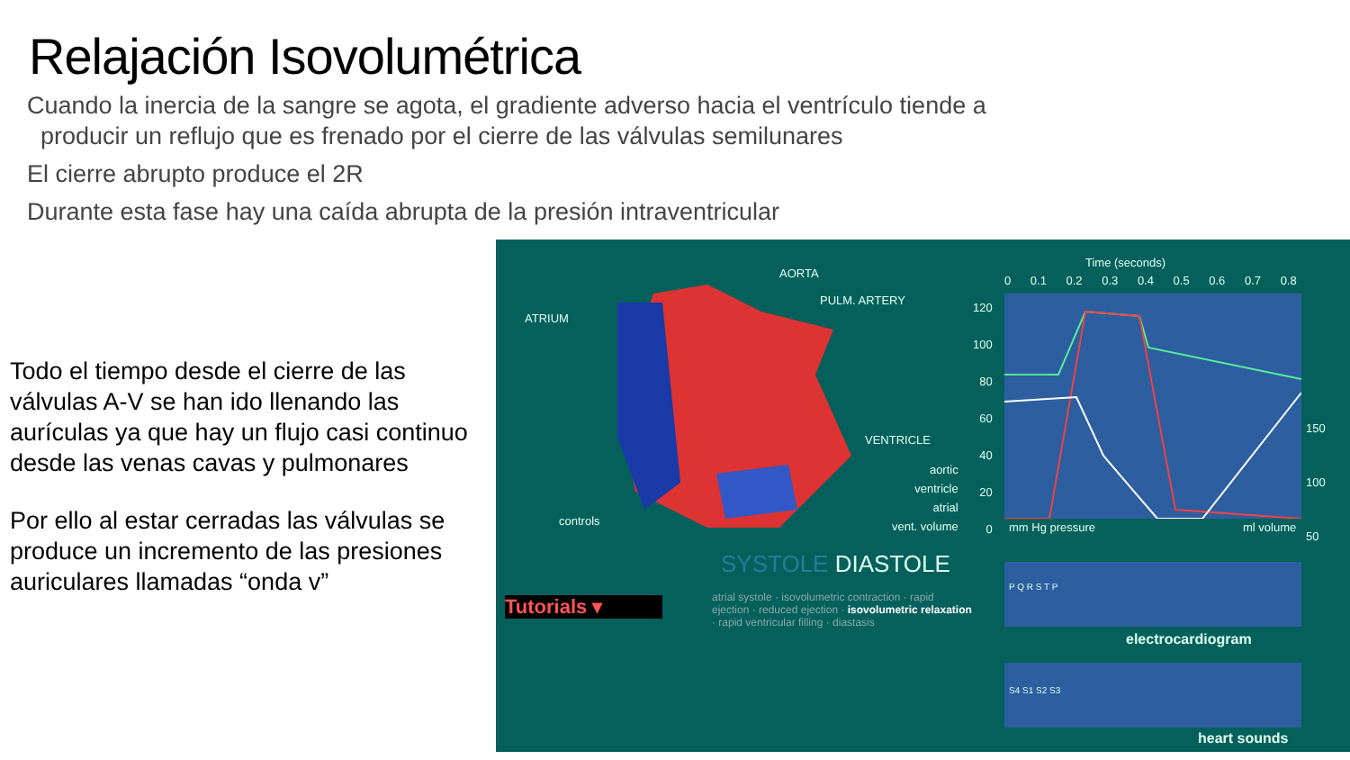Relajación Isovolumétrica
Cuando la inercia de la sangre se agota, el gradiente adverso hacia el ventrículo tiende a
producir un reflujo que es frenado por el cierre de las válvulas semilunares
El cierre abrupto produce el 2R
Durante esta fase hay una caída abrupta de la presión intraventricular
Todo el tiempo desde el cierre de las válvulas A-V se han ido llenando las aurículas ya que hay un flujo casi continuo desde las venas cavas y pulmonares
Por ello al estar cerradas las válvulas se produce un incremento de las presiones auriculares llamadas “onda v”
AORTA
PULM. ARTERY
ATRIUM
VENTRICLE
controls
aortic
ventricle
atrial
vent. volume
SYSTOLE DIASTOLE
Tutorials ▾
atrial systole · isovolumetric contraction · rapid ejection · reduced ejection · isovolumetric relaxation · rapid ventricular filling · diastasis
Time (seconds)
0 0.1 0.2 0.3 0.4 0.5 0.6 0.7 0.8
120
100
80
60
40
20
0
150
100
50
mm Hg pressure ml volume
electrocardiogram
P Q R S T P
S4 S1 S2 S3
heart sounds